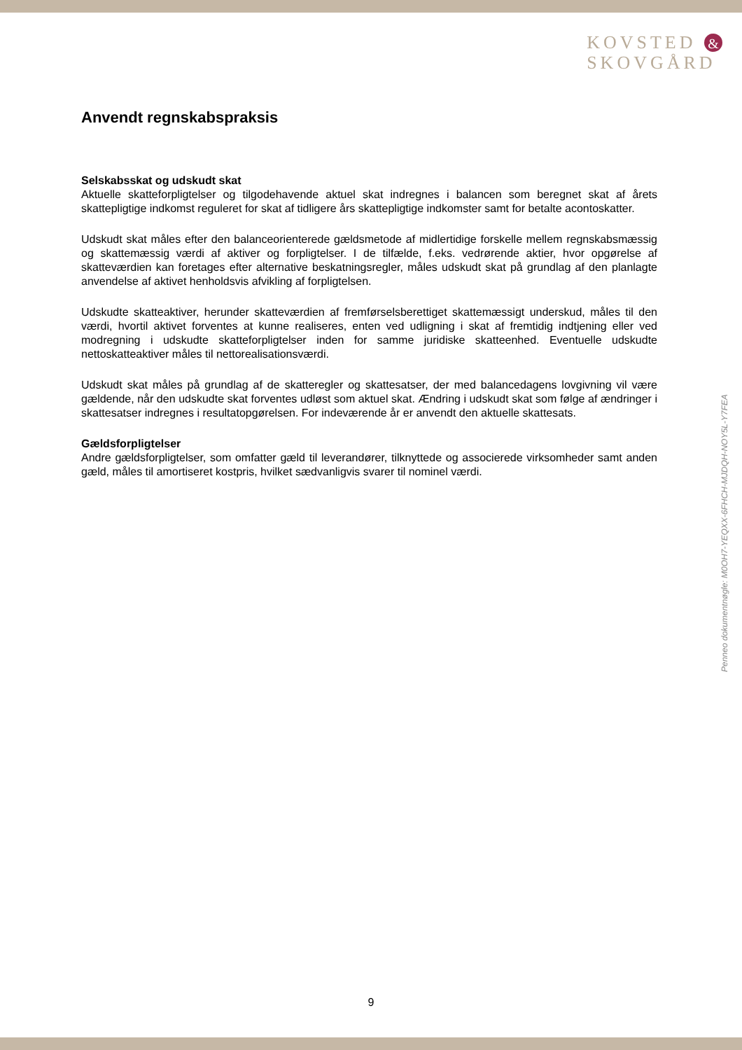KOVSTED &
SKOVGÅRD
Anvendt regnskabspraksis
Selskabsskat og udskudt skat
Aktuelle skatteforpligtelser og tilgodehavende aktuel skat indregnes i balancen som beregnet skat af årets skattepligtige indkomst reguleret for skat af tidligere års skattepligtige indkomster samt for betalte acontoskatter.
Udskudt skat måles efter den balanceorienterede gældsmetode af midlertidige forskelle mellem regnskabsmæssig og skattemæssig værdi af aktiver og forpligtelser. I de tilfælde, f.eks. vedrørende aktier, hvor opgørelse af skatteværdien kan foretages efter alternative beskatningsregler, måles udskudt skat på grundlag af den planlagte anvendelse af aktivet henholdsvis afvikling af forpligtelsen.
Udskudte skatteaktiver, herunder skatteværdien af fremførselsberettiget skattemæssigt underskud, måles til den værdi, hvortil aktivet forventes at kunne realiseres, enten ved udligning i skat af fremtidig indtjening eller ved modregning i udskudte skatteforpligtelser inden for samme juridiske skatteenhed. Eventuelle udskudte nettoskatteaktiver måles til nettorealisationsværdi.
Udskudt skat måles på grundlag af de skatteregler og skattesatser, der med balancedagens lovgivning vil være gældende, når den udskudte skat forventes udløst som aktuel skat. Ændring i udskudt skat som følge af ændringer i skattesatser indregnes i resultatopgørelsen. For indeværende år er anvendt den aktuelle skattesats.
Gældsforpligtelser
Andre gældsforpligtelser, som omfatter gæld til leverandører, tilknyttede og associerede virksomheder samt anden gæld, måles til amortiseret kostpris, hvilket sædvanligvis svarer til nominel værdi.
Penneo dokumentnøgle: M0OH7-YEQXX-6FHCH-MJDQH-NOY5L-Y7FEA
9